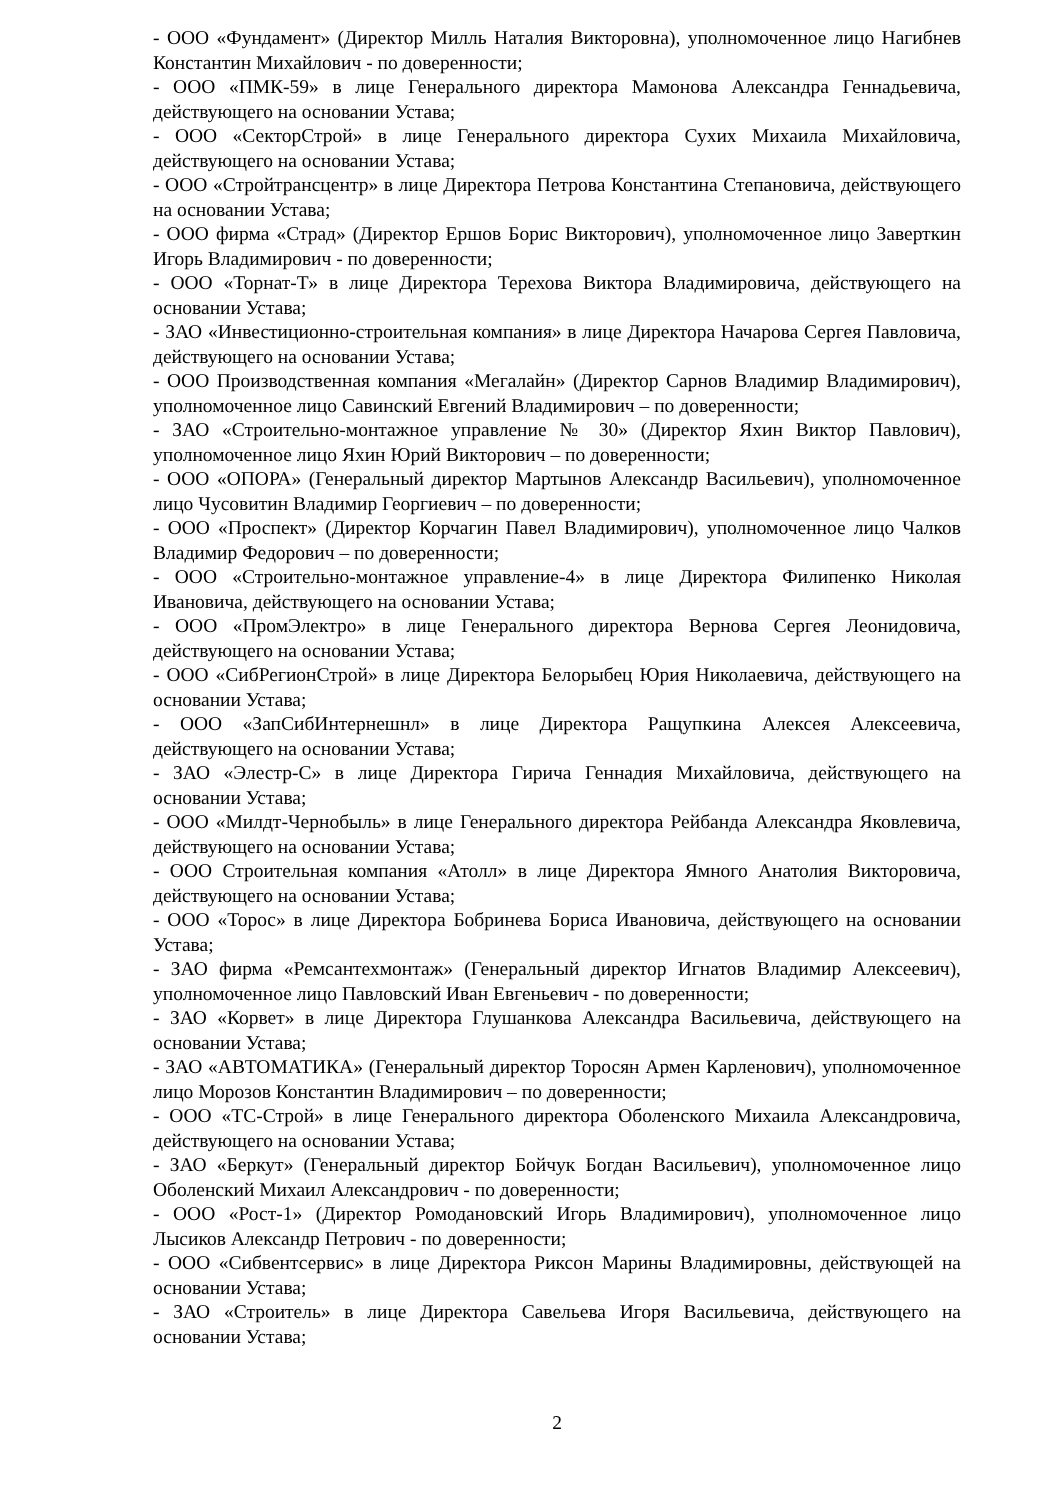- ООО «Фундамент» (Директор Милль Наталия Викторовна), уполномоченное лицо Нагибнев Константин Михайлович - по доверенности;
- ООО «ПМК-59» в лице Генерального директора Мамонова Александра Геннадьевича, действующего на основании Устава;
- ООО «СекторСтрой» в лице Генерального директора Сухих Михаила Михайловича, действующего на основании Устава;
- ООО «Стройтрансцентр» в лице Директора Петрова Константина Степановича, действующего на основании Устава;
- ООО фирма «Страд» (Директор Ершов Борис Викторович), уполномоченное лицо Заверткин Игорь Владимирович - по доверенности;
- ООО «Торнат-Т» в лице Директора Терехова Виктора Владимировича, действующего на основании Устава;
- ЗАО «Инвестиционно-строительная компания» в лице Директора Начарова Сергея Павловича, действующего на основании Устава;
- ООО Производственная компания «Мегалайн» (Директор Сарнов Владимир Владимирович), уполномоченное лицо Савинский Евгений Владимирович – по доверенности;
- ЗАО «Строительно-монтажное управление № 30» (Директор Яхин Виктор Павлович), уполномоченное лицо Яхин Юрий Викторович – по доверенности;
- ООО «ОПОРА» (Генеральный директор Мартынов Александр Васильевич), уполномоченное лицо Чусовитин Владимир Георгиевич – по доверенности;
- ООО «Проспект» (Директор Корчагин Павел Владимирович), уполномоченное лицо Чалков Владимир Федорович – по доверенности;
- ООО «Строительно-монтажное управление-4» в лице Директора Филипенко Николая Ивановича, действующего на основании Устава;
- ООО «ПромЭлектро» в лице Генерального директора Вернова Сергея Леонидовича, действующего на основании Устава;
- ООО «СибРегионСтрой» в лице Директора Белорыбец Юрия Николаевича, действующего на основании Устава;
- ООО «ЗапСибИнтернешнл» в лице Директора Ращупкина Алексея Алексеевича, действующего на основании Устава;
- ЗАО «Элестр-С» в лице Директора Гирича Геннадия Михайловича, действующего на основании Устава;
- ООО «Милдт-Чернобыль» в лице Генерального директора Рейбанда Александра Яковлевича, действующего на основании Устава;
- ООО Строительная компания «Атолл» в лице Директора Ямного Анатолия Викторовича, действующего на основании Устава;
- ООО «Торос» в лице Директора Бобринева Бориса Ивановича, действующего на основании Устава;
- ЗАО фирма «Ремсантехмонтаж» (Генеральный директор Игнатов Владимир Алексеевич), уполномоченное лицо Павловский Иван Евгеньевич - по доверенности;
- ЗАО «Корвет» в лице Директора Глушанкова Александра Васильевича, действующего на основании Устава;
- ЗАО «АВТОМАТИКА» (Генеральный директор Торосян Армен Карленович), уполномоченное лицо Морозов Константин Владимирович – по доверенности;
- ООО «ТС-Строй» в лице Генерального директора Оболенского Михаила Александровича, действующего на основании Устава;
- ЗАО «Беркут» (Генеральный директор Бойчук Богдан Васильевич), уполномоченное лицо Оболенский Михаил Александрович - по доверенности;
- ООО «Рост-1» (Директор Ромодановский Игорь Владимирович), уполномоченное лицо Лысиков Александр Петрович - по доверенности;
- ООО «Сибвентсервис» в лице Директора Риксон Марины Владимировны, действующей на основании Устава;
- ЗАО «Строитель» в лице Директора Савельева Игоря Васильевича, действующего на основании Устава;
2